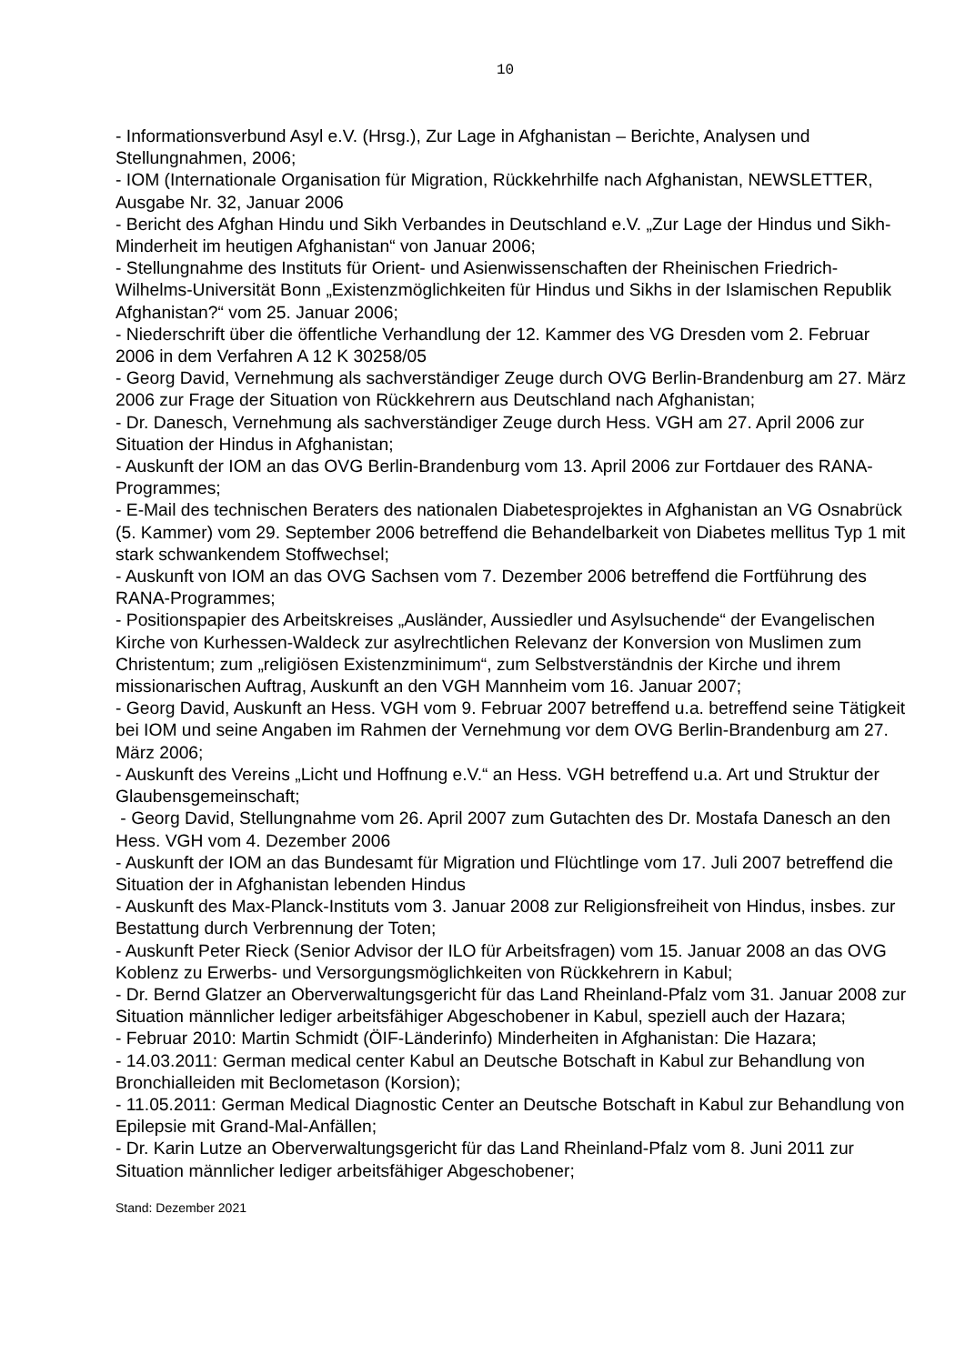10
- Informationsverbund Asyl e.V. (Hrsg.), Zur Lage in Afghanistan – Berichte, Analysen und Stellungnahmen, 2006;
- IOM (Internationale Organisation für Migration, Rückkehrhilfe nach Afghanistan, NEWSLETTER, Ausgabe Nr. 32, Januar 2006
- Bericht des Afghan Hindu und Sikh Verbandes in Deutschland e.V. „Zur Lage der Hindus und Sikh-Minderheit im heutigen Afghanistan“ von Januar 2006;
- Stellungnahme des Instituts für Orient- und Asienwissenschaften der Rheinischen Friedrich-Wilhelms-Universität Bonn „Existenzmöglichkeiten für Hindus und Sikhs in der Islamischen Republik Afghanistan?“ vom 25. Januar 2006;
- Niederschrift über die öffentliche Verhandlung der 12. Kammer des VG Dresden vom 2. Februar 2006 in dem Verfahren A 12 K 30258/05
- Georg David, Vernehmung als sachverständiger Zeuge durch OVG Berlin-Brandenburg am 27. März 2006 zur Frage der Situation von Rückkehrern aus Deutschland nach Afghanistan;
- Dr. Danesch, Vernehmung als sachverständiger Zeuge durch Hess. VGH am 27. April 2006 zur Situation der Hindus in Afghanistan;
- Auskunft der IOM an das OVG Berlin-Brandenburg vom 13. April 2006 zur Fortdauer des RANA-Programmes;
- E-Mail des technischen Beraters des nationalen Diabetesprojektes in Afghanistan an VG Osnabrück (5. Kammer) vom 29. September 2006 betreffend die Behandelbarkeit von Diabetes mellitus Typ 1 mit stark schwankendem Stoffwechsel;
- Auskunft von IOM an das OVG Sachsen vom 7. Dezember 2006 betreffend die Fortführung des RANA-Programmes;
- Positionspapier des Arbeitskreises „Ausländer, Aussiedler und Asylsuchende“ der Evangelischen Kirche von Kurhessen-Waldeck zur asylrechtlichen Relevanz der Konversion von Muslimen zum Christentum; zum „religiösen Existenzminimum“, zum Selbstverständnis der Kirche und ihrem missionarischen Auftrag, Auskunft an den VGH Mannheim vom 16. Januar 2007;
- Georg David, Auskunft an Hess. VGH vom 9. Februar 2007 betreffend u.a. betreffend seine Tätigkeit bei IOM und seine Angaben im Rahmen der Vernehmung vor dem OVG Berlin-Brandenburg am 27. März 2006;
- Auskunft des Vereins „Licht und Hoffnung e.V.“ an Hess. VGH betreffend u.a. Art und Struktur der Glaubensgemeinschaft;
- Georg David, Stellungnahme vom 26. April 2007 zum Gutachten des Dr. Mostafa Danesch an den Hess. VGH vom 4. Dezember 2006
- Auskunft der IOM an das Bundesamt für Migration und Flüchtlinge vom 17. Juli 2007 betreffend die Situation der in Afghanistan lebenden Hindus
- Auskunft des Max-Planck-Instituts vom 3. Januar 2008 zur Religionsfreiheit von Hindus, insbes. zur Bestattung durch Verbrennung der Toten;
- Auskunft Peter Rieck (Senior Advisor der ILO für Arbeitsfragen) vom 15. Januar 2008 an das OVG Koblenz zu Erwerbs- und Versorgungsmöglichkeiten von Rückkehrern in Kabul;
- Dr. Bernd Glatzer an Oberverwaltungsgericht für das Land Rheinland-Pfalz vom 31. Januar 2008 zur Situation männlicher lediger arbeitsfähiger Abgeschobener in Kabul, speziell auch der Hazara;
- Februar 2010: Martin Schmidt (ÖIF-Länderinfo) Minderheiten in Afghanistan: Die Hazara;
- 14.03.2011: German medical center Kabul an Deutsche Botschaft in Kabul zur Behandlung von Bronchialleiden mit Beclometason (Korsion);
- 11.05.2011: German Medical Diagnostic Center an Deutsche Botschaft in Kabul zur Behandlung von Epilepsie mit Grand-Mal-Anfällen;
- Dr. Karin Lutze an Oberverwaltungsgericht für das Land Rheinland-Pfalz vom 8. Juni 2011 zur Situation männlicher lediger arbeitsfähiger Abgeschobener;
Stand: Dezember 2021